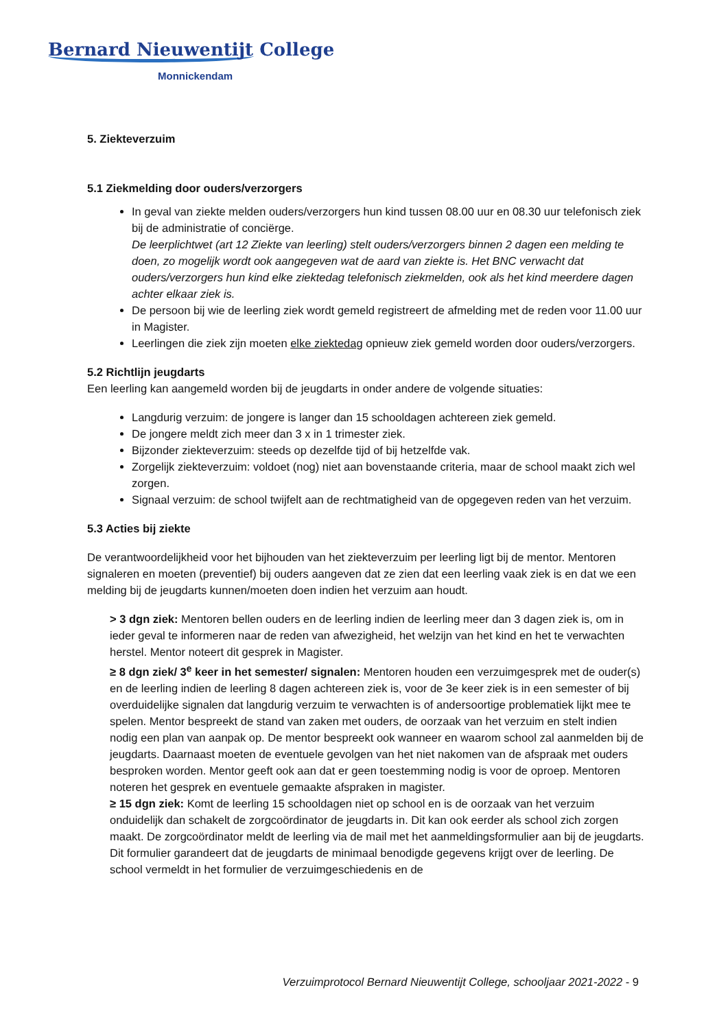Bernard Nieuwentijt College
Monnickendam
5. Ziekteverzuim
5.1 Ziekmelding door ouders/verzorgers
In geval van ziekte melden ouders/verzorgers hun kind tussen 08.00 uur en 08.30 uur telefonisch ziek bij de administratie of conciërge.
De leerplichtwet (art 12 Ziekte van leerling) stelt ouders/verzorgers binnen 2 dagen een melding te doen, zo mogelijk wordt ook aangegeven wat de aard van ziekte is. Het BNC verwacht dat ouders/verzorgers hun kind elke ziektedag telefonisch ziekmelden, ook als het kind meerdere dagen achter elkaar ziek is.
De persoon bij wie de leerling ziek wordt gemeld registreert de afmelding met de reden voor 11.00 uur in Magister.
Leerlingen die ziek zijn moeten elke ziektedag opnieuw ziek gemeld worden door ouders/verzorgers.
5.2 Richtlijn jeugdarts
Een leerling kan aangemeld worden bij de jeugdarts in onder andere de volgende situaties:
Langdurig verzuim: de jongere is langer dan 15 schooldagen achtereen ziek gemeld.
De jongere meldt zich meer dan 3 x in 1 trimester ziek.
Bijzonder ziekteverzuim: steeds op dezelfde tijd of bij hetzelfde vak.
Zorgelijk ziekteverzuim: voldoet (nog) niet aan bovenstaande criteria, maar de school maakt zich wel zorgen.
Signaal verzuim: de school twijfelt aan de rechtmatigheid van de opgegeven reden van het verzuim.
5.3 Acties bij ziekte
De verantwoordelijkheid voor het bijhouden van het ziekteverzuim per leerling ligt bij de mentor. Mentoren signaleren en moeten (preventief) bij ouders aangeven dat ze zien dat een leerling vaak ziek is en dat we een melding bij de jeugdarts kunnen/moeten doen indien het verzuim aan houdt.
> 3 dgn ziek: Mentoren bellen ouders en de leerling indien de leerling meer dan 3 dagen ziek is, om in ieder geval te informeren naar de reden van afwezigheid, het welzijn van het kind en het te verwachten herstel. Mentor noteert dit gesprek in Magister.
≥ 8 dgn ziek/ 3<sup>e</sup> keer in het semester/ signalen: Mentoren houden een verzuimgesprek met de ouder(s) en de leerling indien de leerling 8 dagen achtereen ziek is, voor de 3e keer ziek is in een semester of bij overduidelijke signalen dat langdurig verzuim te verwachten is of andersoortige problematiek lijkt mee te spelen. Mentor bespreekt de stand van zaken met ouders, de oorzaak van het verzuim en stelt indien nodig een plan van aanpak op. De mentor bespreekt ook wanneer en waarom school zal aanmelden bij de jeugdarts. Daarnaast moeten de eventuele gevolgen van het niet nakomen van de afspraak met ouders besproken worden. Mentor geeft ook aan dat er geen toestemming nodig is voor de oproep. Mentoren noteren het gesprek en eventuele gemaakte afspraken in magister.
≥ 15 dgn ziek: Komt de leerling 15 schooldagen niet op school en is de oorzaak van het verzuim onduidelijk dan schakelt de zorgcoördinator de jeugdarts in. Dit kan ook eerder als school zich zorgen maakt. De zorgcoördinator meldt de leerling via de mail met het aanmeldingsformulier aan bij de jeugdarts. Dit formulier garandeert dat de jeugdarts de minimaal benodigde gegevens krijgt over de leerling. De school vermeldt in het formulier de verzuimgeschiedenis en de
Verzuimprotocol Bernard Nieuwentijt College, schooljaar 2021-2022 - 9